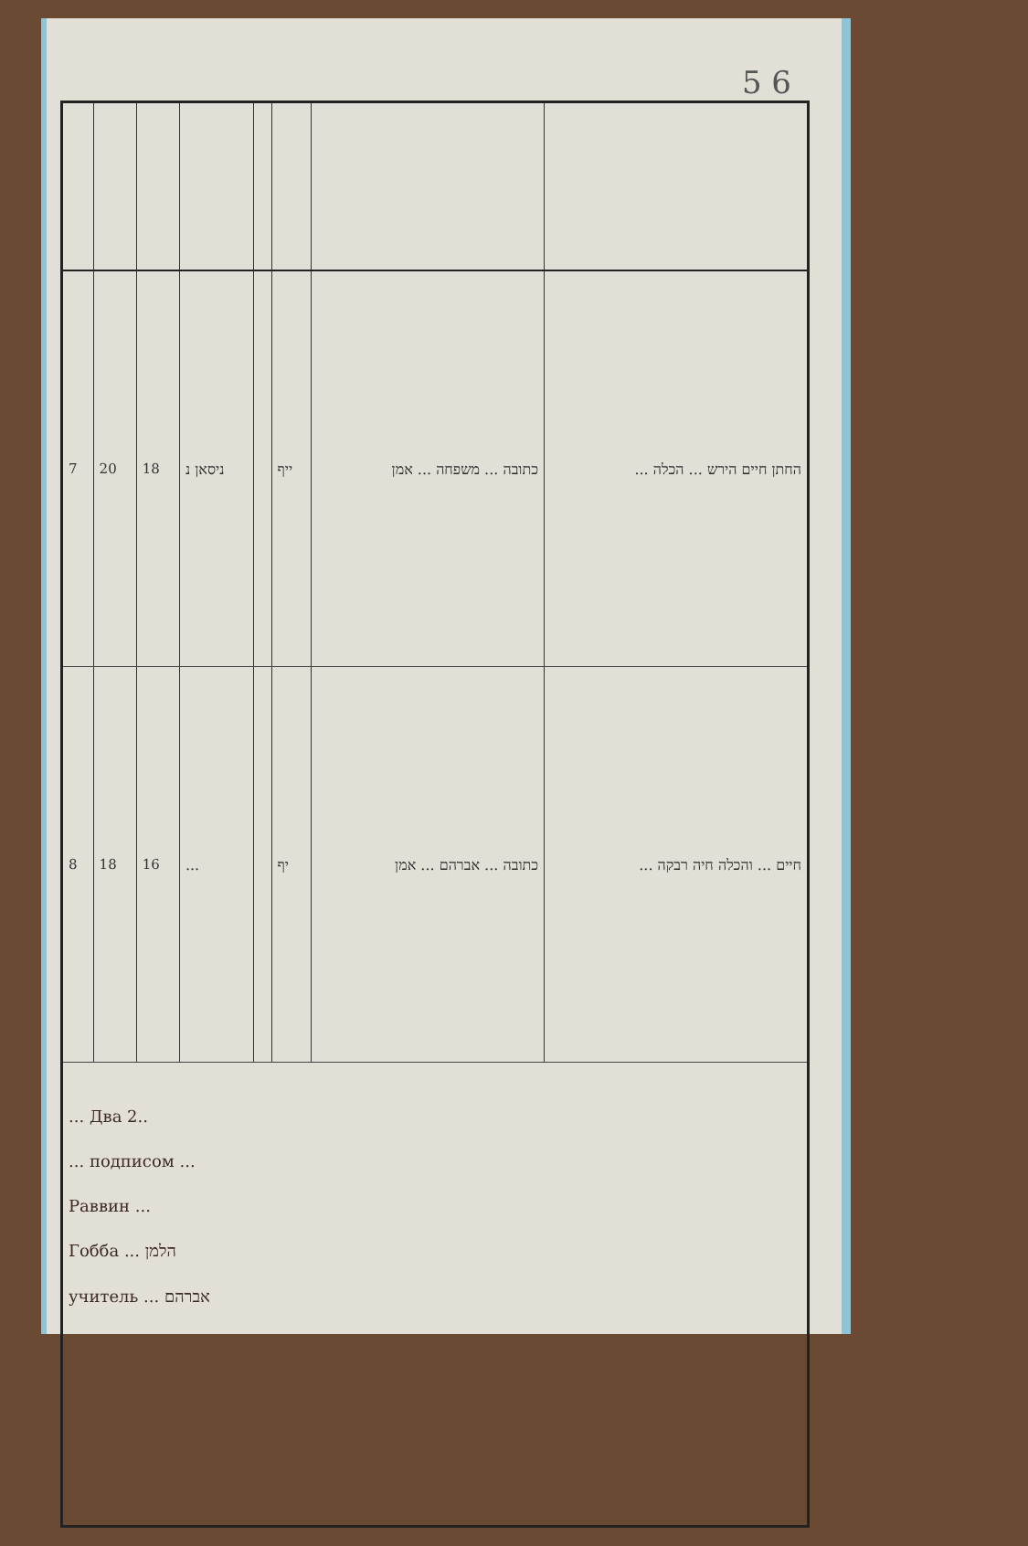5 6
| 7 | 20 | 18 | ניסאן נ | | ייף | כתובה ... משפחה ... אמן | החתן חיים הירש ... הכלה ... |
| 8 | 18 | 16 | ... | | יף | כתובה ... אברהם ... אמן | חיים ... והכלה חיה רבקה ... |
| ... Два 2.. ... подписом ... Раввин ... Гобба הלמן ... учитель אברהם ... | | | | | | | |